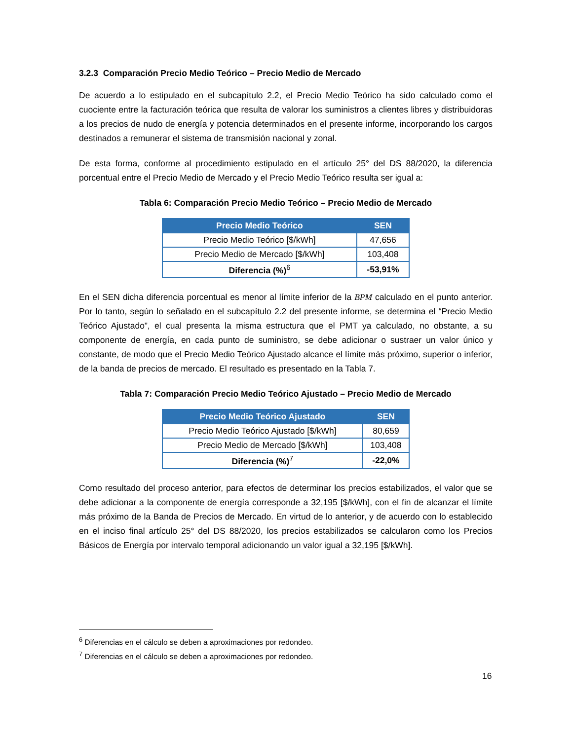3.2.3 Comparación Precio Medio Teórico – Precio Medio de Mercado
De acuerdo a lo estipulado en el subcapítulo 2.2, el Precio Medio Teórico ha sido calculado como el cuociente entre la facturación teórica que resulta de valorar los suministros a clientes libres y distribuidoras a los precios de nudo de energía y potencia determinados en el presente informe, incorporando los cargos destinados a remunerar el sistema de transmisión nacional y zonal.
De esta forma, conforme al procedimiento estipulado en el artículo 25° del DS 88/2020, la diferencia porcentual entre el Precio Medio de Mercado y el Precio Medio Teórico resulta ser igual a:
Tabla 6: Comparación Precio Medio Teórico – Precio Medio de Mercado
| Precio Medio Teórico | SEN |
| --- | --- |
| Precio Medio Teórico [$/kWh] | 47,656 |
| Precio Medio de Mercado [$/kWh] | 103,408 |
| Diferencia (%)<sup>6</sup> | -53,91% |
En el SEN dicha diferencia porcentual es menor al límite inferior de la BPM calculado en el punto anterior. Por lo tanto, según lo señalado en el subcapítulo 2.2 del presente informe, se determina el “Precio Medio Teórico Ajustado”, el cual presenta la misma estructura que el PMT ya calculado, no obstante, a su componente de energía, en cada punto de suministro, se debe adicionar o sustraer un valor único y constante, de modo que el Precio Medio Teórico Ajustado alcance el límite más próximo, superior o inferior, de la banda de precios de mercado. El resultado es presentado en la Tabla 7.
Tabla 7: Comparación Precio Medio Teórico Ajustado – Precio Medio de Mercado
| Precio Medio Teórico Ajustado | SEN |
| --- | --- |
| Precio Medio Teórico Ajustado [$/kWh] | 80,659 |
| Precio Medio de Mercado [$/kWh] | 103,408 |
| Diferencia (%)<sup>7</sup> | -22,0% |
Como resultado del proceso anterior, para efectos de determinar los precios estabilizados, el valor que se debe adicionar a la componente de energía corresponde a 32,195 [$/kWh], con el fin de alcanzar el límite más próximo de la Banda de Precios de Mercado. En virtud de lo anterior, y de acuerdo con lo establecido en el inciso final artículo 25° del DS 88/2020, los precios estabilizados se calcularon como los Precios Básicos de Energía por intervalo temporal adicionando un valor igual a 32,195 [$/kWh].
<sup>6</sup> Diferencias en el cálculo se deben a aproximaciones por redondeo.
<sup>7</sup> Diferencias en el cálculo se deben a aproximaciones por redondeo.
16